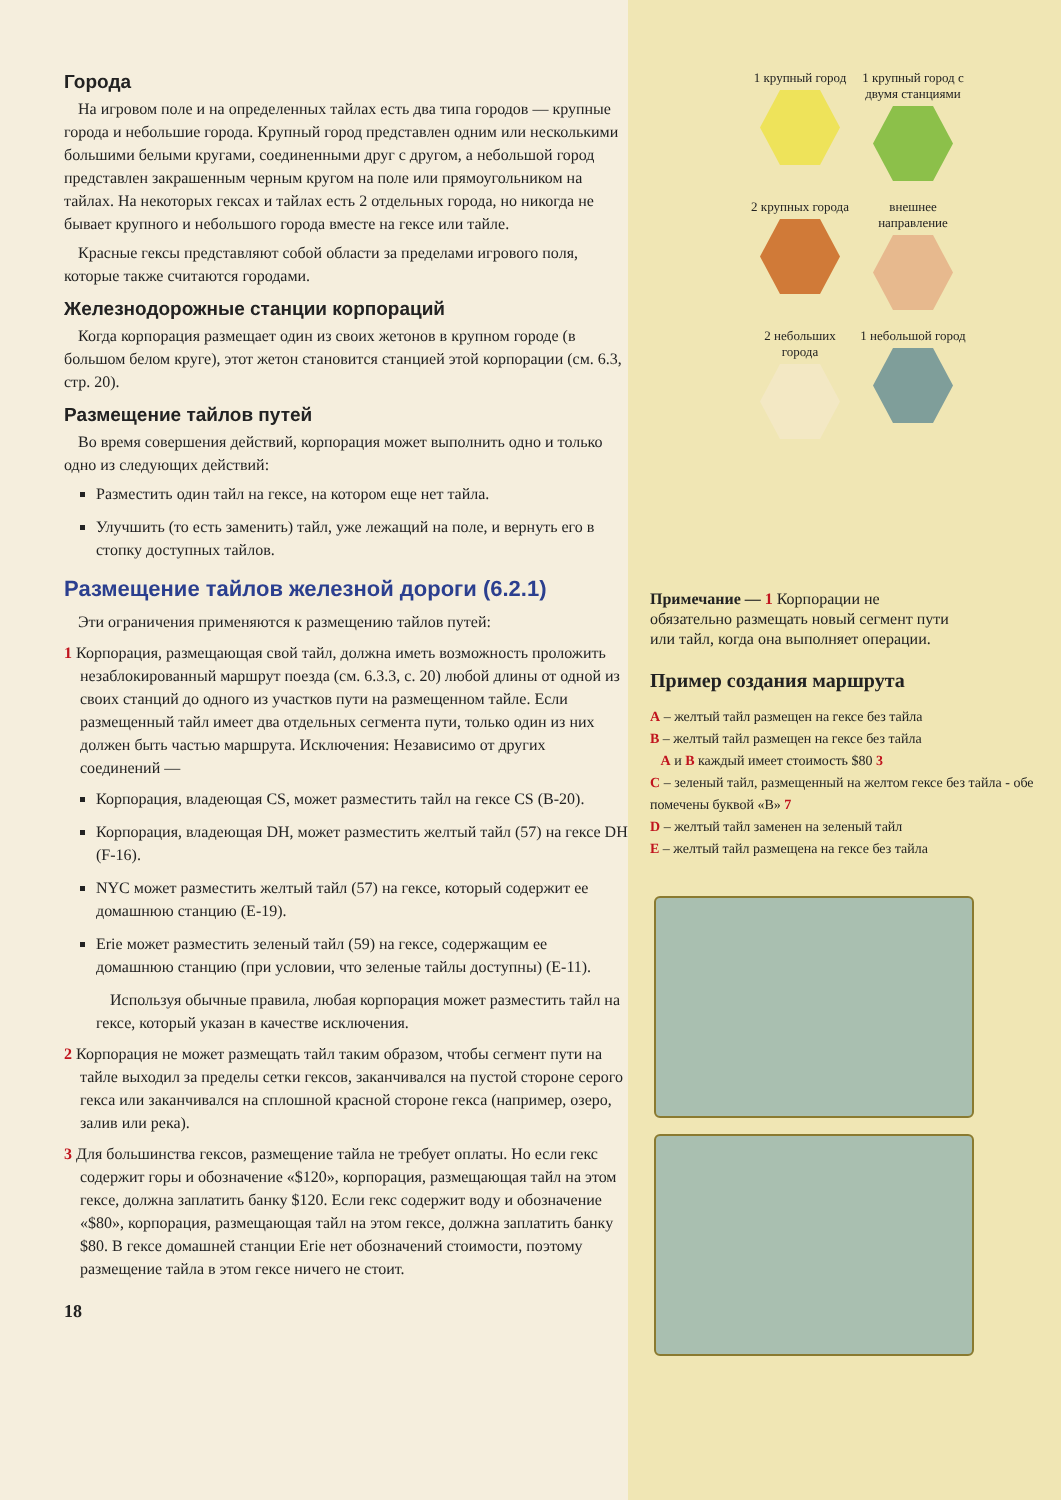Города
На игровом поле и на определенных тайлах есть два типа городов — крупные города и небольшие города. Крупный город представлен одним или несколькими большими белыми кругами, соединенными друг с другом, а небольшой город представлен закрашенным черным кругом на поле или прямоугольником на тайлах. На некоторых гексах и тайлах есть 2 отдельных города, но никогда не бывает крупного и небольшого города вместе на гексе или тайле.
Красные гексы представляют собой области за пределами игрового поля, которые также считаются городами.
Железнодорожные станции корпораций
Когда корпорация размещает один из своих жетонов в крупном городе (в большом белом круге), этот жетон становится станцией этой корпорации (см. 6.3, стр. 20).
Размещение тайлов путей
Во время совершения действий, корпорация может выполнить одно и только одно из следующих действий:
Разместить один тайл на гексе, на котором еще нет тайла.
Улучшить (то есть заменить) тайл, уже лежащий на поле, и вернуть его в стопку доступных тайлов.
Размещение тайлов железной дороги (6.2.1)
Эти ограничения применяются к размещению тайлов путей:
1 Корпорация, размещающая свой тайл, должна иметь возможность проложить незаблокированный маршрут поезда (см. 6.3.3, с. 20) любой длины от одной из своих станций до одного из участков пути на размещенном тайле. Если размещенный тайл имеет два отдельных сегмента пути, только один из них должен быть частью маршрута. Исключения: Независимо от других соединений —
Корпорация, владеющая CS, может разместить тайл на гексе CS (B-20).
Корпорация, владеющая DH, может разместить желтый тайл (57) на гексе DH (F-16).
NYC может разместить желтый тайл (57) на гексе, который содержит ее домашнюю станцию (E-19).
Erie может разместить зеленый тайл (59) на гексе, содержащим ее домашнюю станцию (при условии, что зеленые тайлы доступны) (E-11).
Используя обычные правила, любая корпорация может разместить тайл на гексе, который указан в качестве исключения.
2 Корпорация не может размещать тайл таким образом, чтобы сегмент пути на тайле выходил за пределы сетки гексов, заканчивался на пустой стороне серого гекса или заканчивался на сплошной красной стороне гекса (например, озеро, залив или река).
3 Для большинства гексов, размещение тайла не требует оплаты. Но если гекс содержит горы и обозначение «$120», корпорация, размещающая тайл на этом гексе, должна заплатить банку $120. Если гекс содержит воду и обозначение «$80», корпорация, размещающая тайл на этом гексе, должна заплатить банку $80. В гексе домашней станции Erie нет обозначений стоимости, поэтому размещение тайла в этом гексе ничего не стоит.
18
1 крупный город
1 крупный город с двумя станциями
2 крупных города
внешнее направление
2 небольших города
1 небольшой город
Примечание — 1 Корпорации не обязательно размещать новый сегмент пути или тайл, когда она выполняет операции.
Пример создания маршрута
A – желтый тайл размещен на гексе без тайла
B – желтый тайл размещен на гексе без тайла
A и B каждый имеет стоимость $80 3
C – зеленый тайл, размещенный на желтом гексе без тайла - обе помечены буквой «B» 7
D – желтый тайл заменен на зеленый тайл
E – желтый тайл размещена на гексе без тайла